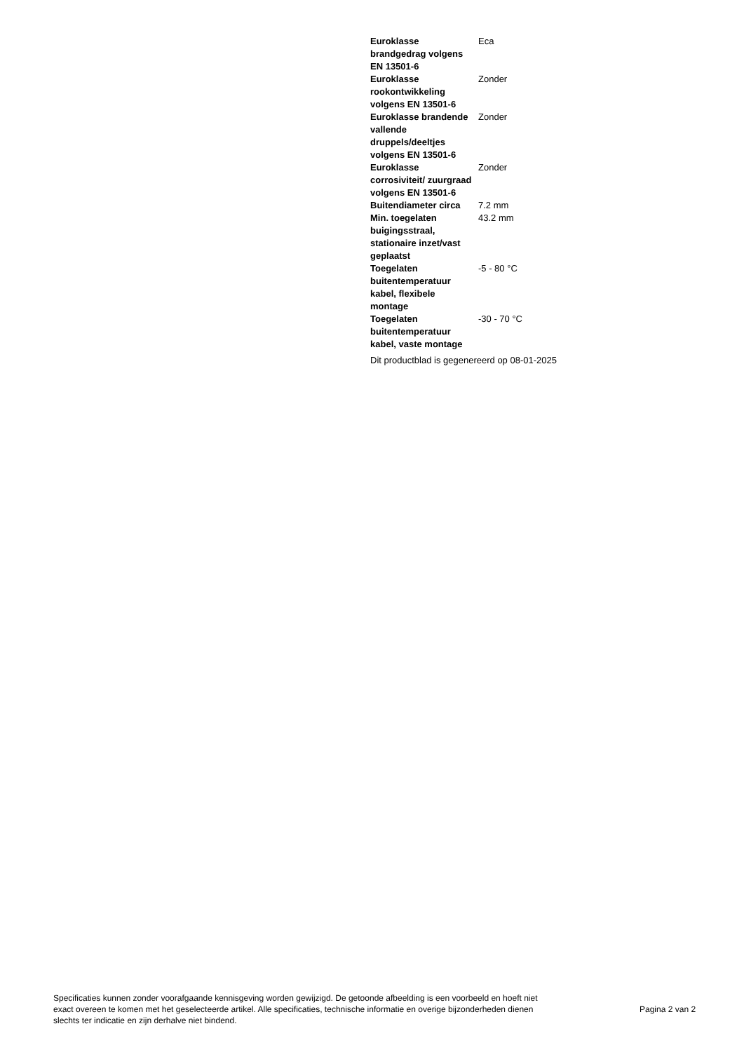| Euroklasse brandgedrag volgens EN 13501-6 | Eca |
| Euroklasse rookontwikkeling volgens EN 13501-6 | Zonder |
| Euroklasse brandende vallende druppels/deeltjes volgens EN 13501-6 | Zonder |
| Euroklasse corrosiviteit/ zuurgraad volgens EN 13501-6 | Zonder |
| Buitendiameter circa | 7.2 mm |
| Min. toegelaten buigingsstraal, stationaire inzet/vast geplaatst | 43.2 mm |
| Toegelaten buitentemperatuur kabel, flexibele montage | -5 - 80 °C |
| Toegelaten buitentemperatuur kabel, vaste montage | -30 - 70 °C |
Dit productblad is gegenereerd op 08-01-2025
Specificaties kunnen zonder voorafgaande kennisgeving worden gewijzigd. De getoonde afbeelding is een voorbeeld en hoeft niet exact overeen te komen met het geselecteerde artikel. Alle specificaties, technische informatie en overige bijzonderheden dienen slechts ter indicatie en zijn derhalve niet bindend.
Pagina 2 van 2